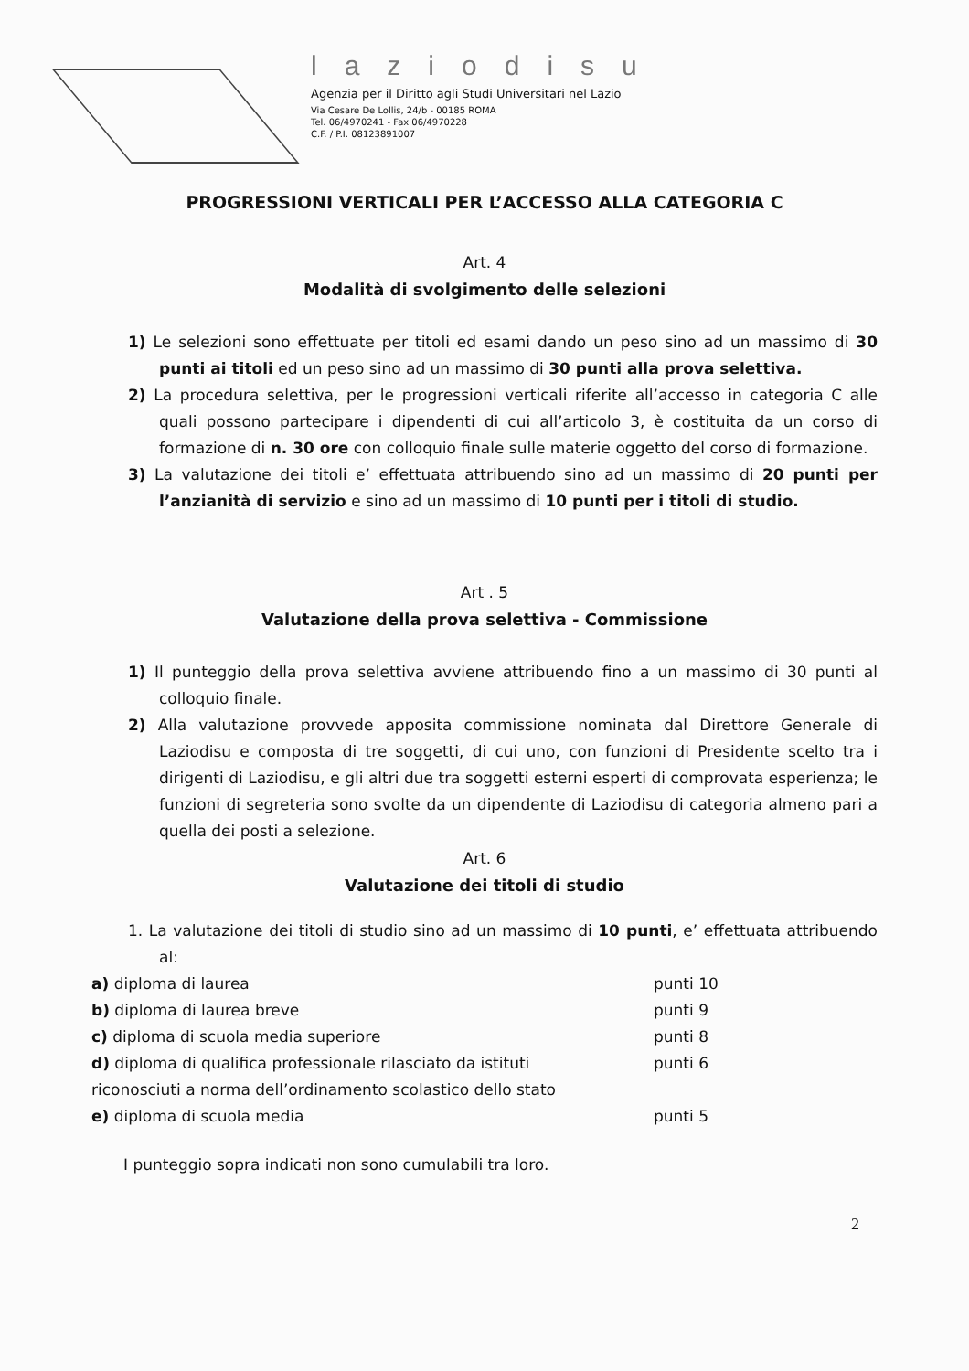laziodisu
Agenzia per il Diritto agli Studi Universitari nel Lazio
Via Cesare De Lollis, 24/b - 00185 ROMA
Tel. 06/4970241 - Fax 06/4970228
C.F. / P.I. 08123891007
PROGRESSIONI VERTICALI PER L’ACCESSO ALLA CATEGORIA C
Art. 4
Modalità di svolgimento delle selezioni
1) Le selezioni sono effettuate per titoli ed esami dando un peso sino ad un massimo di 30 punti ai titoli ed un peso sino ad un massimo di 30 punti alla prova selettiva.
2) La procedura selettiva, per le progressioni verticali riferite all’accesso in categoria C alle quali possono partecipare i dipendenti di cui all’articolo 3, è costituita da un corso di formazione di n. 30 ore con colloquio finale sulle materie oggetto del corso di formazione.
3) La valutazione dei titoli e’ effettuata attribuendo sino ad un massimo di 20 punti per l’anzianità di servizio e sino ad un massimo di 10 punti per i titoli di studio.
Art . 5
Valutazione della prova selettiva - Commissione
1) Il punteggio della prova selettiva avviene attribuendo fino a un massimo di 30 punti al colloquio finale.
2) Alla valutazione provvede apposita commissione nominata dal Direttore Generale di Laziodisu e composta di tre soggetti, di cui uno, con funzioni di Presidente scelto tra i dirigenti di Laziodisu, e gli altri due tra soggetti esterni esperti di comprovata esperienza; le funzioni di segreteria sono svolte da un dipendente di Laziodisu di categoria almeno pari a quella dei posti a selezione.
Art. 6
Valutazione dei titoli di studio
1. La valutazione dei titoli di studio sino ad un massimo di 10 punti, e’ effettuata attribuendo al:
a) diploma di laurea punti 10
b) diploma di laurea breve punti 9
c) diploma di scuola media superiore punti 8
d) diploma di qualifica professionale rilasciato da istituti punti 6
riconosciuti a norma dell’ordinamento scolastico dello stato
e) diploma di scuola media punti 5
I punteggio sopra indicati non sono cumulabili tra loro.
2